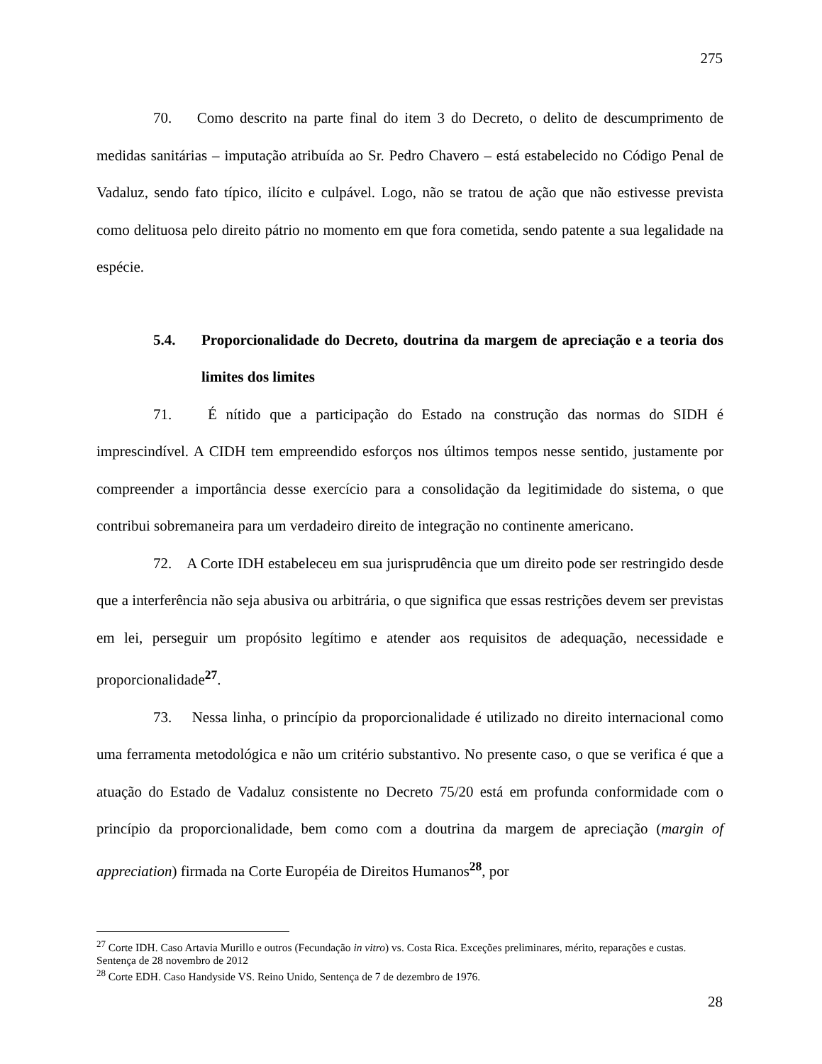275
70. Como descrito na parte final do item 3 do Decreto, o delito de descumprimento de medidas sanitárias – imputação atribuída ao Sr. Pedro Chavero – está estabelecido no Código Penal de Vadaluz, sendo fato típico, ilícito e culpável. Logo, não se tratou de ação que não estivesse prevista como delituosa pelo direito pátrio no momento em que fora cometida, sendo patente a sua legalidade na espécie.
5.4. Proporcionalidade do Decreto, doutrina da margem de apreciação e a teoria dos limites dos limites
71. É nítido que a participação do Estado na construção das normas do SIDH é imprescindível. A CIDH tem empreendido esforços nos últimos tempos nesse sentido, justamente por compreender a importância desse exercício para a consolidação da legitimidade do sistema, o que contribui sobremaneira para um verdadeiro direito de integração no continente americano.
72. A Corte IDH estabeleceu em sua jurisprudência que um direito pode ser restringido desde que a interferência não seja abusiva ou arbitrária, o que significa que essas restrições devem ser previstas em lei, perseguir um propósito legítimo e atender aos requisitos de adequação, necessidade e proporcionalidade<sup>27</sup>.
73. Nessa linha, o princípio da proporcionalidade é utilizado no direito internacional como uma ferramenta metodológica e não um critério substantivo. No presente caso, o que se verifica é que a atuação do Estado de Vadaluz consistente no Decreto 75/20 está em profunda conformidade com o princípio da proporcionalidade, bem como com a doutrina da margem de apreciação (margin of appreciation) firmada na Corte Européia de Direitos Humanos<sup>28</sup>, por
<sup>27</sup> Corte IDH. Caso Artavia Murillo e outros (Fecundação in vitro) vs. Costa Rica. Exceções preliminares, mérito, reparações e custas. Sentença de 28 novembro de 2012
<sup>28</sup> Corte EDH. Caso Handyside VS. Reino Unido, Sentença de 7 de dezembro de 1976.
28